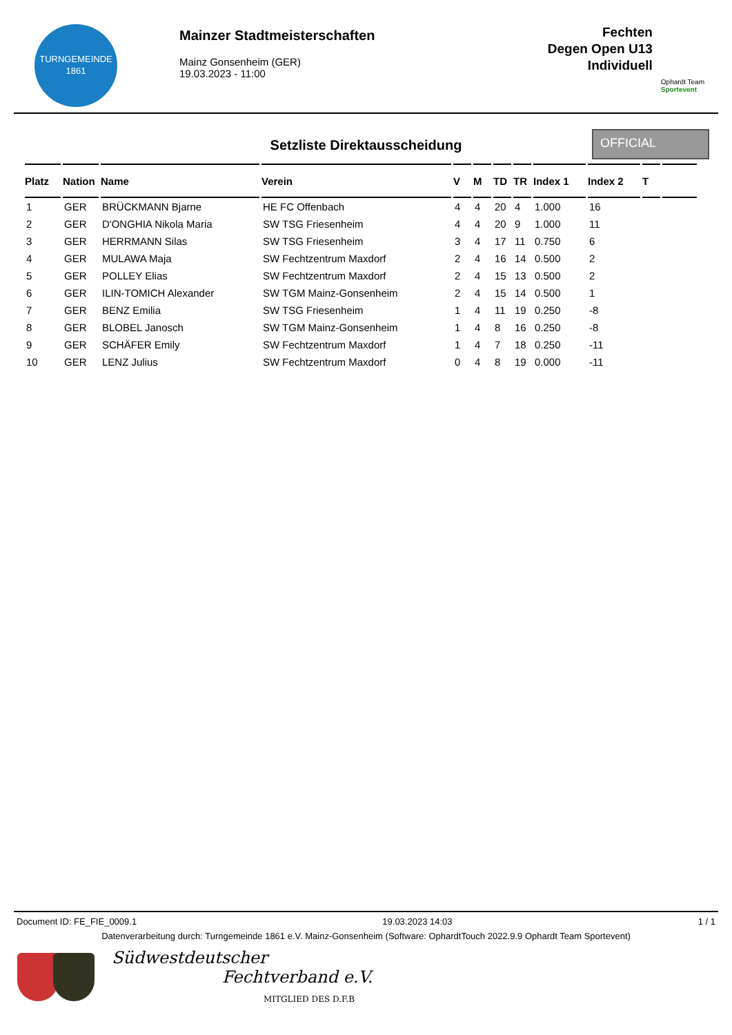TURNGEMEINDE
1861
Mainzer Stadtmeisterschaften
Mainz Gonsenheim (GER)
19.03.2023 - 11:00
Fechten
Degen Open U13
Individuell
Ophardt Team
Sportevent
Setzliste Direktausscheidung
OFFICIAL
| Platz | Nation | Name | Verein | V | M | TD | TR | Index 1 | Index 2 | T | |
| --- | --- | --- | --- | --- | --- | --- | --- | --- | --- | --- | --- |
| 1 | GER | BRÜCKMANN Bjarne | HE FC Offenbach | 4 | 4 | 20 | 4 | 1.000 | 16 | | |
| 2 | GER | D'ONGHIA Nikola Maria | SW TSG Friesenheim | 4 | 4 | 20 | 9 | 1.000 | 11 | | |
| 3 | GER | HERRMANN Silas | SW TSG Friesenheim | 3 | 4 | 17 | 11 | 0.750 | 6 | | |
| 4 | GER | MULAWA Maja | SW Fechtzentrum Maxdorf | 2 | 4 | 16 | 14 | 0.500 | 2 | | |
| 5 | GER | POLLEY Elias | SW Fechtzentrum Maxdorf | 2 | 4 | 15 | 13 | 0.500 | 2 | | |
| 6 | GER | ILIN-TOMICH Alexander | SW TGM Mainz-Gonsenheim | 2 | 4 | 15 | 14 | 0.500 | 1 | | |
| 7 | GER | BENZ Emilia | SW TSG Friesenheim | 1 | 4 | 11 | 19 | 0.250 | -8 | | |
| 8 | GER | BLOBEL Janosch | SW TGM Mainz-Gonsenheim | 1 | 4 | 8 | 16 | 0.250 | -8 | | |
| 9 | GER | SCHÄFER Emily | SW Fechtzentrum Maxdorf | 1 | 4 | 7 | 18 | 0.250 | -11 | | |
| 10 | GER | LENZ Julius | SW Fechtzentrum Maxdorf | 0 | 4 | 8 | 19 | 0.000 | -11 | | |
Document ID: FE_FIE_0009.1 19.03.2023 14:03 1 / 1
Datenverarbeitung durch: Turngemeinde 1861 e.V. Mainz-Gonsenheim (Software: OphardtTouch 2022.9.9 Ophardt Team Sportevent)
Südwestdeutscher
Fechtverband e.V.
MITGLIED DES D.F.B